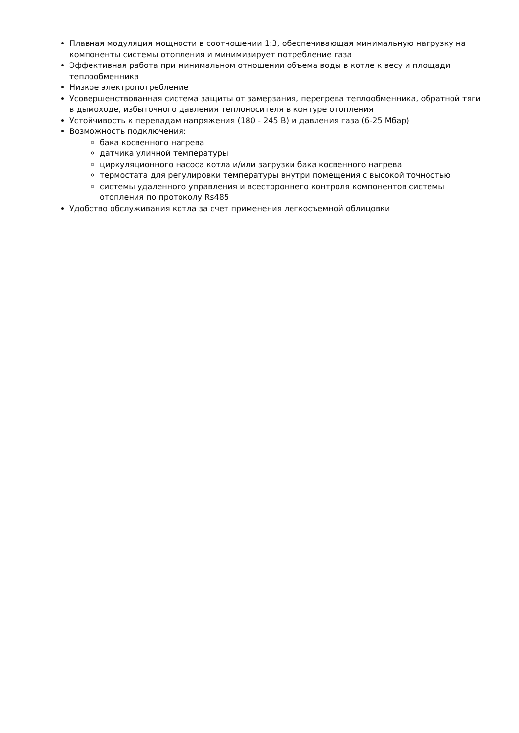Плавная модуляция мощности в соотношении 1:3, обеспечивающая минимальную нагрузку на компоненты системы отопления и минимизирует потребление газа
Эффективная работа при минимальном отношении объема воды в котле к весу и площади теплообменника
Низкое электропотребление
Усовершенствованная система защиты от замерзания, перегрева теплообменника, обратной тяги в дымоходе, избыточного давления теплоносителя в контуре отопления
Устойчивость к перепадам напряжения (180 - 245 В) и давления газа (6-25 Мбар)
Возможность подключения:
бака косвенного нагрева
датчика уличной температуры
циркуляционного насоса котла и/или загрузки бака косвенного нагрева
термостата для регулировки температуры внутри помещения с высокой точностью
системы удаленного управления и всестороннего контроля компонентов системы отопления по протоколу Rs485
Удобство обслуживания котла за счет применения легкосъемной облицовки